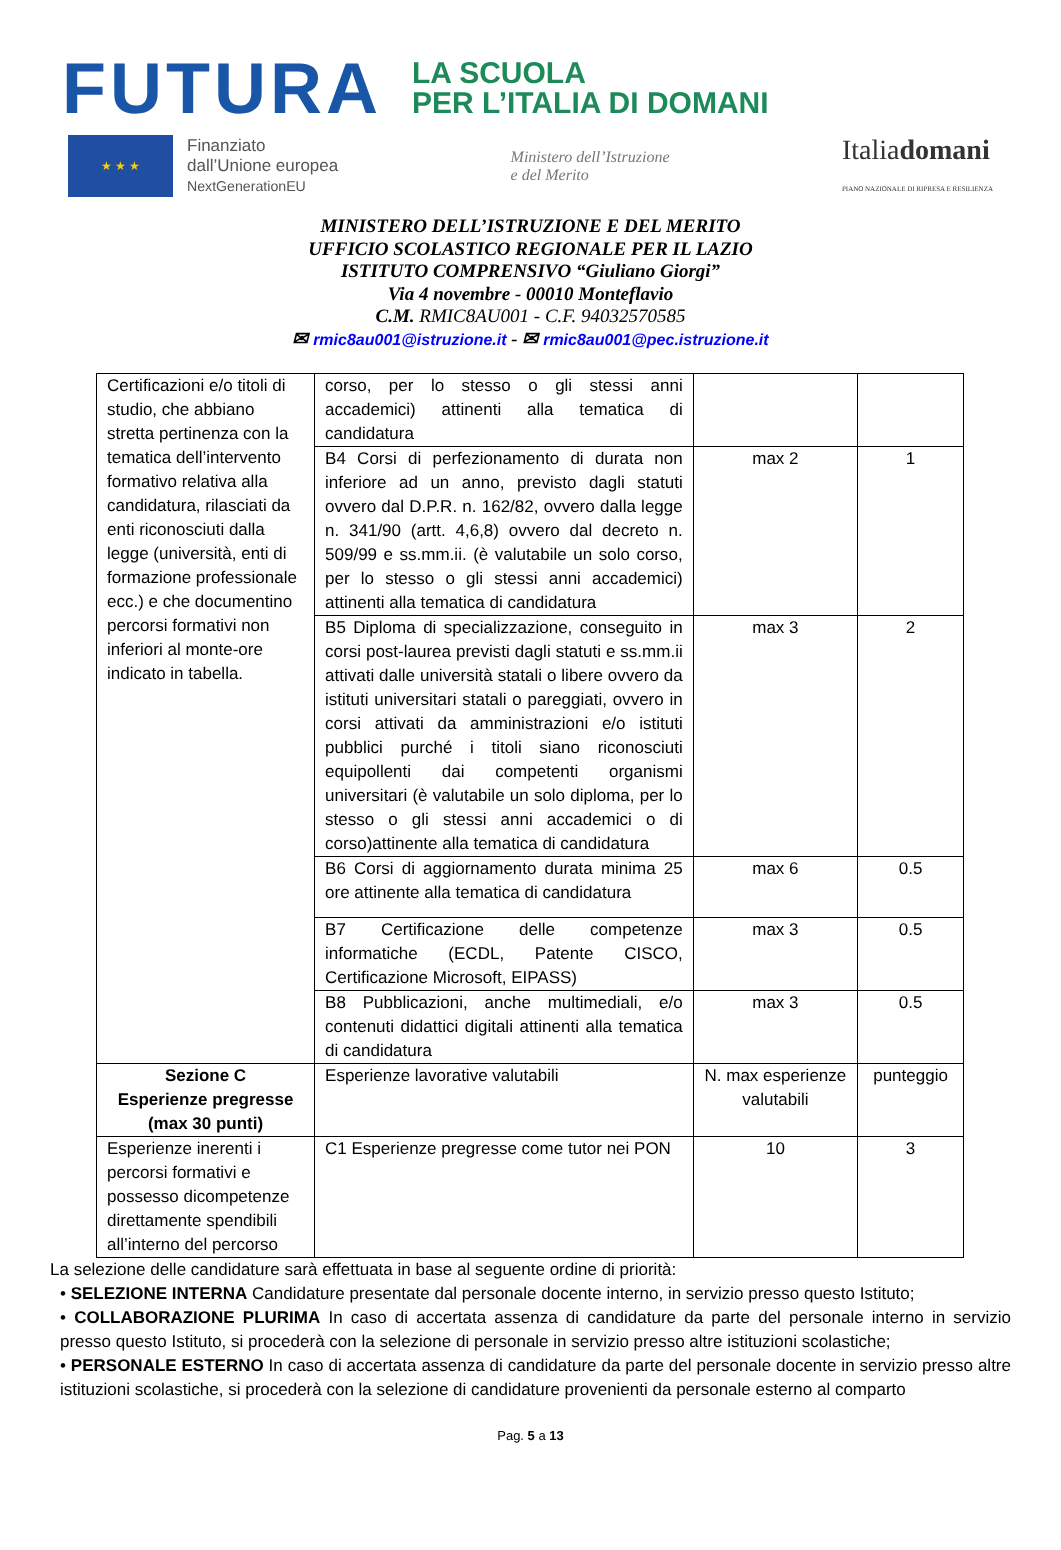FUTURA LA SCUOLA
PER L’ITALIA DI DOMANI
★ ★ ★
Finanziato
dall’Unione europea
NextGenerationEU
Ministero dell’Istruzione
e del Merito
Italiadomani
PIANO NAZIONALE DI RIPRESA E RESILIENZA
MINISTERO DELL’ISTRUZIONE E DEL MERITO
UFFICIO SCOLASTICO REGIONALE PER IL LAZIO
ISTITUTO COMPRENSIVO “Giuliano Giorgi”
Via 4 novembre - 00010 Monteflavio
C.M. RMIC8AU001 - C.F. 94032570585
✉ rmic8au001@istruzione.it - ✉ rmic8au001@pec.istruzione.it
| Certificazioni e/o titoli di studio, che abbiano stretta pertinenza con la tematica dell’intervento formativo relativa alla candidatura, rilasciati da enti riconosciuti dalla legge (università, enti di formazione professionale ecc.) e che documentino percorsi formativi non inferiori al monte-ore indicato in tabella. | corso, per lo stesso o gli stessi anni accademici) attinenti alla tematica di candidatura | | |
| | B4 Corsi di perfezionamento di durata non inferiore ad un anno, previsto dagli statuti ovvero dal D.P.R. n. 162/82, ovvero dalla legge n. 341/90 (artt. 4,6,8) ovvero dal decreto n. 509/99 e ss.mm.ii. (è valutabile un solo corso, per lo stesso o gli stessi anni accademici) attinenti alla tematica di candidatura | max 2 | 1 |
| | B5 Diploma di specializzazione, conseguito in corsi post-laurea previsti dagli statuti e ss.mm.ii attivati dalle università statali o libere ovvero da istituti universitari statali o pareggiati, ovvero in corsi attivati da amministrazioni e/o istituti pubblici purché i titoli siano riconosciuti equipollenti dai competenti organismi universitari (è valutabile un solo diploma, per lo stesso o gli stessi anni accademici o di corso)attinente alla tematica di candidatura | max 3 | 2 |
| | B6 Corsi di aggiornamento durata minima 25 ore attinente alla tematica di candidatura | max 6 | 0.5 |
| | B7 Certificazione delle competenze informatiche (ECDL, Patente CISCO, Certificazione Microsoft, EIPASS) | max 3 | 0.5 |
| | B8 Pubblicazioni, anche multimediali, e/o contenuti didattici digitali attinenti alla tematica di candidatura | max 3 | 0.5 |
| Sezione C Esperienze pregresse (max 30 punti) | Esperienze lavorative valutabili | N. max esperienze valutabili | punteggio |
| Esperienze inerenti i percorsi formativi e possesso dicompetenze direttamente spendibili all’interno del percorso | C1 Esperienze pregresse come tutor nei PON | 10 | 3 |
La selezione delle candidature sarà effettuata in base al seguente ordine di priorità:
• SELEZIONE INTERNA Candidature presentate dal personale docente interno, in servizio presso questo Istituto;
• COLLABORAZIONE PLURIMA In caso di accertata assenza di candidature da parte del personale interno in servizio presso questo Istituto, si procederà con la selezione di personale in servizio presso altre istituzioni scolastiche;
• PERSONALE ESTERNO In caso di accertata assenza di candidature da parte del personale docente in servizio presso altre istituzioni scolastiche, si procederà con la selezione di candidature provenienti da personale esterno al comparto
Pag. 5 a 13